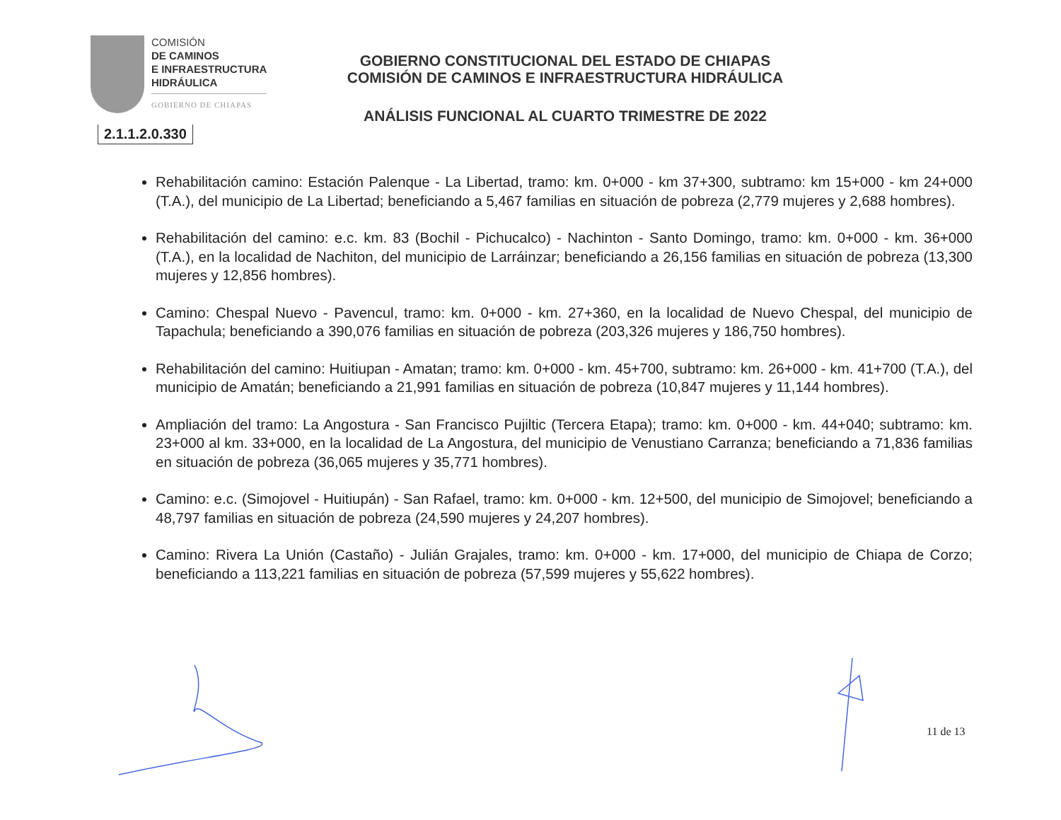COMISIÓN
DE CAMINOS
E INFRAESTRUCTURA
HIDRÁULICA
GOBIERNO DE CHIAPAS
GOBIERNO CONSTITUCIONAL DEL ESTADO DE CHIAPAS
COMISIÓN DE CAMINOS E INFRAESTRUCTURA HIDRÁULICA
ANÁLISIS FUNCIONAL AL CUARTO TRIMESTRE DE 2022
2.1.1.2.0.330
Rehabilitación camino: Estación Palenque - La Libertad, tramo: km. 0+000 - km 37+300, subtramo: km 15+000 - km 24+000 (T.A.), del municipio de La Libertad; beneficiando a 5,467 familias en situación de pobreza (2,779 mujeres y 2,688 hombres).
Rehabilitación del camino: e.c. km. 83 (Bochil - Pichucalco) - Nachinton - Santo Domingo, tramo: km. 0+000 - km. 36+000 (T.A.), en la localidad de Nachiton, del municipio de Larráinzar; beneficiando a 26,156 familias en situación de pobreza (13,300 mujeres y 12,856 hombres).
Camino: Chespal Nuevo - Pavencul, tramo: km. 0+000 - km. 27+360, en la localidad de Nuevo Chespal, del municipio de Tapachula; beneficiando a 390,076 familias en situación de pobreza (203,326 mujeres y 186,750 hombres).
Rehabilitación del camino: Huitiupan - Amatan; tramo: km. 0+000 - km. 45+700, subtramo: km. 26+000 - km. 41+700 (T.A.), del municipio de Amatán; beneficiando a 21,991 familias en situación de pobreza (10,847 mujeres y 11,144 hombres).
Ampliación del tramo: La Angostura - San Francisco Pujiltic (Tercera Etapa); tramo: km. 0+000 - km. 44+040; subtramo: km. 23+000 al km. 33+000, en la localidad de La Angostura, del municipio de Venustiano Carranza; beneficiando a 71,836 familias en situación de pobreza (36,065 mujeres y 35,771 hombres).
Camino: e.c. (Simojovel - Huitiupán) - San Rafael, tramo: km. 0+000 - km. 12+500, del municipio de Simojovel; beneficiando a 48,797 familias en situación de pobreza (24,590 mujeres y 24,207 hombres).
Camino: Rivera La Unión (Castaño) - Julián Grajales, tramo: km. 0+000 - km. 17+000, del municipio de Chiapa de Corzo; beneficiando a 113,221 familias en situación de pobreza (57,599 mujeres y 55,622 hombres).
11 de 13